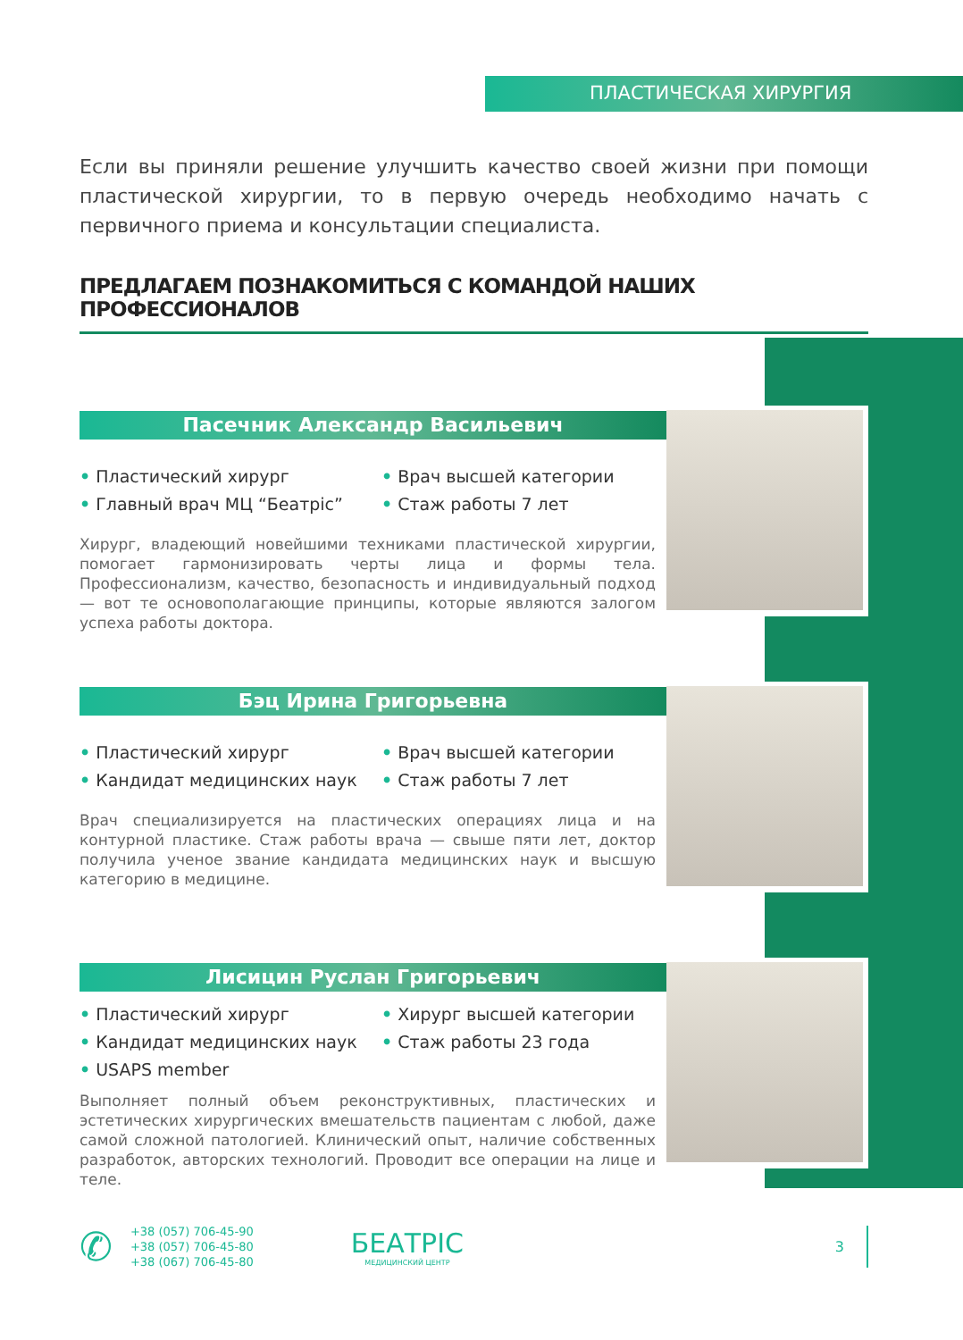ПЛАСТИЧЕСКАЯ ХИРУРГИЯ
Если вы приняли решение улучшить качество своей жизни при помощи пластической хирургии, то в первую очередь необходимо начать с первичного приема и консультации специалиста.
ПРЕДЛАГАЕМ ПОЗНАКОМИТЬСЯ С КОМАНДОЙ НАШИХ ПРОФЕССИОНАЛОВ
Пасечник Александр Васильевич
• Пластический хирург
• Главный врач МЦ “Беатрiс”
• Врач высшей категории
• Стаж работы 7 лет
Хирург, владеющий новейшими техниками пластической хирургии, помогает гармонизировать черты лица и формы тела. Профессионализм, качество, безопасность и индивидуальный подход — вот те основополагающие принципы, которые являются залогом успеха работы доктора.
Бэц Ирина Григорьевна
• Пластический хирург
• Кандидат медицинских наук
• Врач высшей категории
• Стаж работы 7 лет
Врач специализируется на пластических операциях лица и на контурной пластике. Стаж работы врача — свыше пяти лет, доктор получила ученое звание кандидата медицинских наук и высшую категорию в медицине.
Лисицин Руслан Григорьевич
• Пластический хирург
• Кандидат медицинских наук
• USAPS member
• Хирург высшей категории
• Стаж работы 23 года
Выполняет полный объем реконструктивных, пластических и эстетических хирургических вмешательств пациентам с любой, даже самой сложной патологией. Клинический опыт, наличие собственных разработок, авторских технологий. Проводит все операции на лице и теле.
✆
+38 (057) 706-45-90
+38 (057) 706-45-80
+38 (067) 706-45-80
БЕАТРІС
МЕДИЦИНСКИЙ ЦЕНТР
3